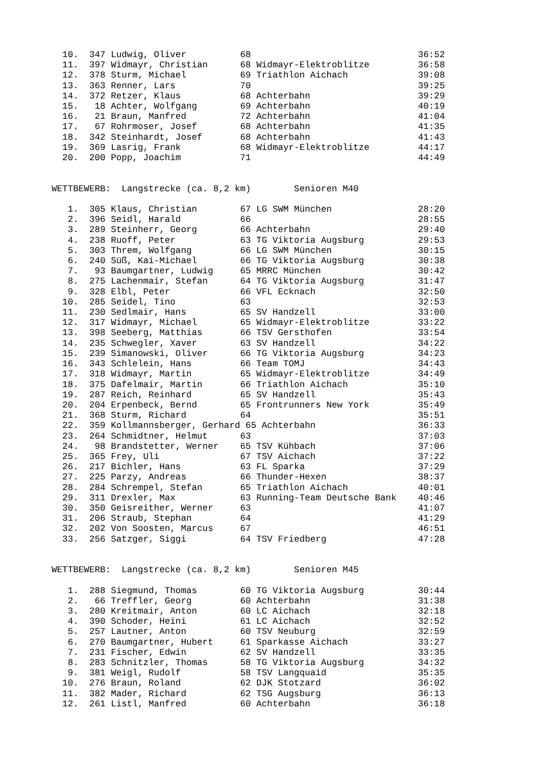10.  347 Ludwig, Oliver          68                               36:52
  11.  397 Widmayr, Christian      68 Widmayr-Elektroblitze         36:58
  12.  378 Sturm, Michael          69 Triathlon Aichach             39:08
  13.  363 Renner, Lars            70                               39:25
  14.  372 Retzer, Klaus           68 Achterbahn                    39:29
  15.   18 Achter, Wolfgang        69 Achterbahn                    40:19
  16.   21 Braun, Manfred          72 Achterbahn                    41:04
  17.   67 Rohrmoser, Josef        68 Achterbahn                    41:35
  18.  342 Steinhardt, Josef       68 Achterbahn                    41:43
  19.  369 Lasrig, Frank           68 Widmayr-Elektroblitze         44:17
  20.  200 Popp, Joachim           71                               44:49


WETTBEWERB:  Langstrecke (ca. 8,2 km)        Senioren M40

   1.  305 Klaus, Christian        67 LG SWM München                28:20
   2.  396 Seidl, Harald           66                               28:55
   3.  289 Steinherr, Georg        66 Achterbahn                    29:40
   4.  238 Ruoff, Peter            63 TG Viktoria Augsburg          29:53
   5.  303 Threm, Wolfgang         66 LG SWM München                30:15
   6.  240 Süß, Kai-Michael        66 TG Viktoria Augsburg          30:38
   7.   93 Baumgartner, Ludwig     65 MRRC München                  30:42
   8.  275 Lachenmair, Stefan      64 TG Viktoria Augsburg          31:47
   9.  328 Elbl, Peter             66 VFL Ecknach                   32:50
  10.  285 Seidel, Tino            63                               32:53
  11.  230 Sedlmair, Hans          65 SV Handzell                   33:00
  12.  317 Widmayr, Michael        65 Widmayr-Elektroblitze         33:22
  13.  398 Seeberg, Matthias       66 TSV Gersthofen                33:54
  14.  235 Schwegler, Xaver        63 SV Handzell                   34:22
  15.  239 Simanowski, Oliver      66 TG Viktoria Augsburg          34:23
  16.  343 Schlelein, Hans         66 Team TOMJ                     34:43
  17.  318 Widmayr, Martin         65 Widmayr-Elektroblitze         34:49
  18.  375 Dafelmair, Martin       66 Triathlon Aichach             35:10
  19.  287 Reich, Reinhard         65 SV Handzell                   35:43
  20.  204 Erpenbeck, Bernd        65 Frontrunners New York         35:49
  21.  368 Sturm, Richard          64                               35:51
  22.  359 Kollmannsberger, Gerhard 65 Achterbahn                   36:33
  23.  264 Schmidtner, Helmut      63                               37:03
  24.   98 Brandstetter, Werner    65 TSV Kühbach                   37:06
  25.  365 Frey, Uli               67 TSV Aichach                   37:22
  26.  217 Bichler, Hans           63 FL Sparka                     37:29
  27.  225 Parzy, Andreas          66 Thunder-Hexen                 38:37
  28.  284 Schrempel, Stefan       65 Triathlon Aichach             40:01
  29.  311 Drexler, Max            63 Running-Team Deutsche Bank    40:46
  30.  350 Geisreither, Werner     63                               41:07
  31.  206 Straub, Stephan         64                               41:29
  32.  202 Von Soosten, Marcus     67                               46:51
  33.  256 Satzger, Siggi          64 TSV Friedberg                 47:28


WETTBEWERB:  Langstrecke (ca. 8,2 km)        Senioren M45

   1.  288 Siegmund, Thomas        60 TG Viktoria Augsburg          30:44
   2.   66 Treffler, Georg         60 Achterbahn                    31:38
   3.  280 Kreitmair, Anton        60 LC Aichach                    32:18
   4.  390 Schoder, Heini          61 LC Aichach                    32:52
   5.  257 Lautner, Anton          60 TSV Neuburg                   32:59
   6.  270 Baumgartner, Hubert     61 Sparkasse Aichach             33:27
   7.  231 Fischer, Edwin          62 SV Handzell                   33:35
   8.  283 Schnitzler, Thomas      58 TG Viktoria Augsburg          34:32
   9.  381 Weigl, Rudolf           58 TSV Langquaid                 35:35
  10.  276 Braun, Roland           62 DJK Stotzard                  36:02
  11.  382 Mader, Richard          62 TSG Augsburg                  36:13
  12.  261 Listl, Manfred          60 Achterbahn                    36:18